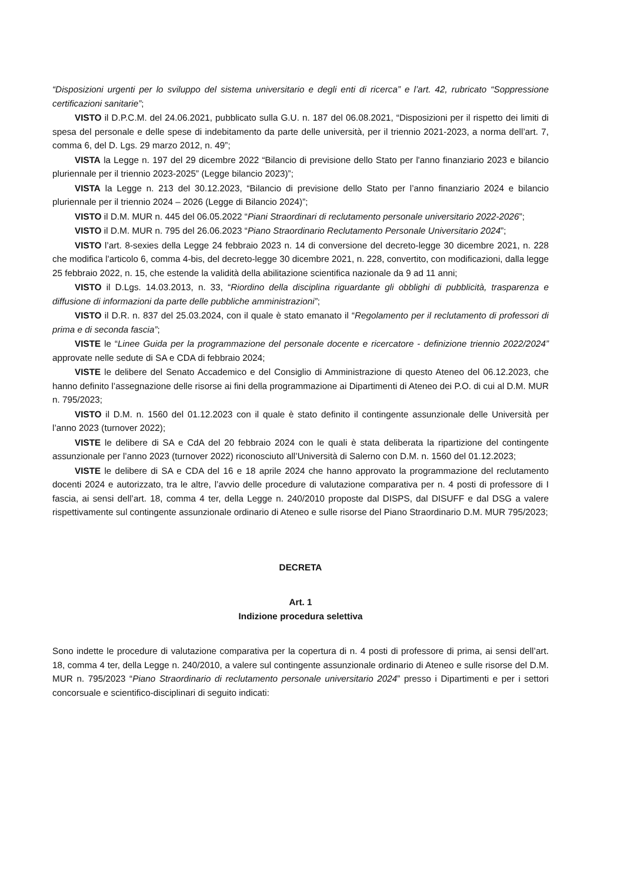“Disposizioni urgenti per lo sviluppo del sistema universitario e degli enti di ricerca” e l’art. 42, rubricato “Soppressione certificazioni sanitarie”;
VISTO il D.P.C.M. del 24.06.2021, pubblicato sulla G.U. n. 187 del 06.08.2021, “Disposizioni per il rispetto dei limiti di spesa del personale e delle spese di indebitamento da parte delle università, per il triennio 2021-2023, a norma dell’art. 7, comma 6, del D. Lgs. 29 marzo 2012, n. 49”;
VISTA la Legge n. 197 del 29 dicembre 2022 “Bilancio di previsione dello Stato per l'anno finanziario 2023 e bilancio pluriennale per il triennio 2023-2025” (Legge bilancio 2023)”;
VISTA la Legge n. 213 del 30.12.2023, “Bilancio di previsione dello Stato per l’anno finanziario 2024 e bilancio pluriennale per il triennio 2024 – 2026 (Legge di Bilancio 2024)”;
VISTO il D.M. MUR n. 445 del 06.05.2022 “Piani Straordinari di reclutamento personale universitario 2022-2026”;
VISTO il D.M. MUR n. 795 del 26.06.2023 “Piano Straordinario Reclutamento Personale Universitario 2024”;
VISTO l’art. 8-sexies della Legge 24 febbraio 2023 n. 14 di conversione del decreto-legge 30 dicembre 2021, n. 228 che modifica l'articolo 6, comma 4-bis, del decreto-legge 30 dicembre 2021, n. 228, convertito, con modificazioni, dalla legge 25 febbraio 2022, n. 15, che estende la validità della abilitazione scientifica nazionale da 9 ad 11 anni;
VISTO il D.Lgs. 14.03.2013, n. 33, “Riordino della disciplina riguardante gli obblighi di pubblicità, trasparenza e diffusione di informazioni da parte delle pubbliche amministrazioni”;
VISTO il D.R. n. 837 del 25.03.2024, con il quale è stato emanato il “Regolamento per il reclutamento di professori di prima e di seconda fascia”;
VISTE le “Linee Guida per la programmazione del personale docente e ricercatore - definizione triennio 2022/2024” approvate nelle sedute di SA e CDA di febbraio 2024;
VISTE le delibere del Senato Accademico e del Consiglio di Amministrazione di questo Ateneo del 06.12.2023, che hanno definito l’assegnazione delle risorse ai fini della programmazione ai Dipartimenti di Ateneo dei P.O. di cui al D.M. MUR n. 795/2023;
VISTO il D.M. n. 1560 del 01.12.2023 con il quale è stato definito il contingente assunzionale delle Università per l’anno 2023 (turnover 2022);
VISTE le delibere di SA e CdA del 20 febbraio 2024 con le quali è stata deliberata la ripartizione del contingente assunzionale per l’anno 2023 (turnover 2022) riconosciuto all’Università di Salerno con D.M. n. 1560 del 01.12.2023;
VISTE le delibere di SA e CDA del 16 e 18 aprile 2024 che hanno approvato la programmazione del reclutamento docenti 2024 e autorizzato, tra le altre, l’avvio delle procedure di valutazione comparativa per n. 4 posti di professore di I fascia, ai sensi dell’art. 18, comma 4 ter, della Legge n. 240/2010 proposte dal DISPS, dal DISUFF e dal DSG a valere rispettivamente sul contingente assunzionale ordinario di Ateneo e sulle risorse del Piano Straordinario D.M. MUR 795/2023;
DECRETA
Art. 1
Indizione procedura selettiva
Sono indette le procedure di valutazione comparativa per la copertura di n. 4 posti di professore di prima, ai sensi dell’art. 18, comma 4 ter, della Legge n. 240/2010, a valere sul contingente assunzionale ordinario di Ateneo e sulle risorse del D.M. MUR n. 795/2023 “Piano Straordinario di reclutamento personale universitario 2024” presso i Dipartimenti e per i settori concorsuale e scientifico-disciplinari di seguito indicati: